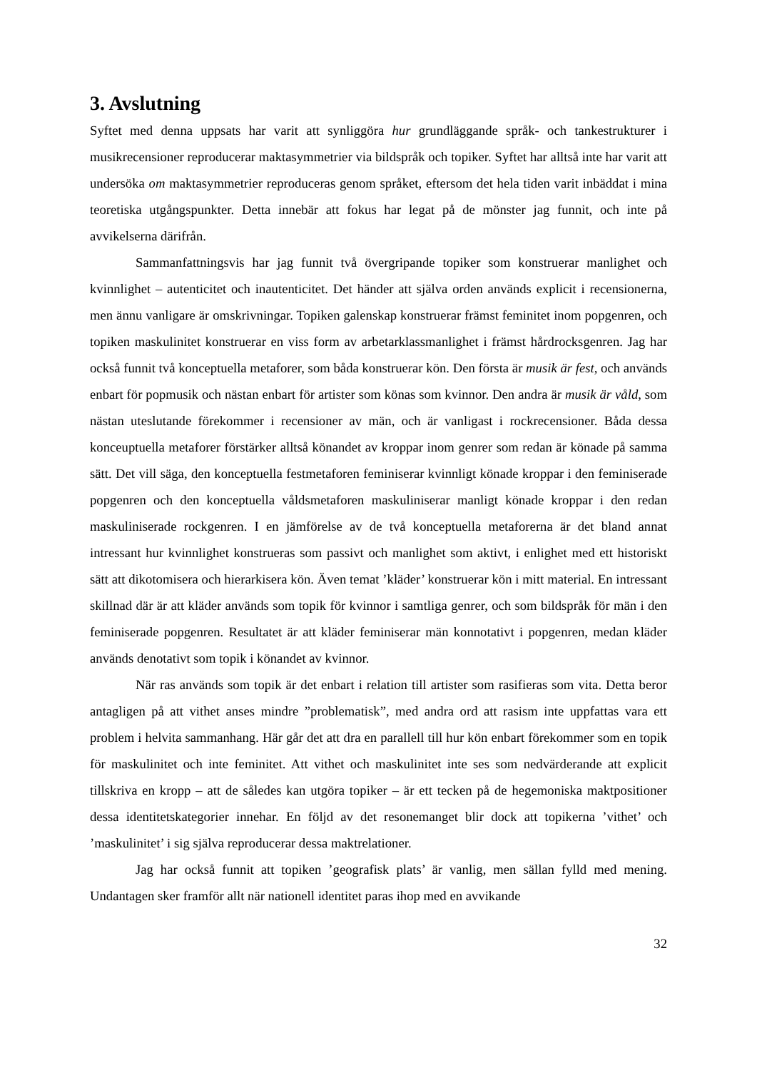3. Avslutning
Syftet med denna uppsats har varit att synliggöra hur grundläggande språk- och tankestrukturer i musikrecensioner reproducerar maktasymmetrier via bildspråk och topiker. Syftet har alltså inte har varit att undersöka om maktasymmetrier reproduceras genom språket, eftersom det hela tiden varit inbäddat i mina teoretiska utgångspunkter. Detta innebär att fokus har legat på de mönster jag funnit, och inte på avvikelserna därifrån.
Sammanfattningsvis har jag funnit två övergripande topiker som konstruerar manlighet och kvinnlighet – autenticitet och inautenticitet. Det händer att själva orden används explicit i recensionerna, men ännu vanligare är omskrivningar. Topiken galenskap konstruerar främst feminitet inom popgenren, och topiken maskulinitet konstruerar en viss form av arbetarklassmanlighet i främst hårdrocksgenren. Jag har också funnit två konceptuella metaforer, som båda konstruerar kön. Den första är musik är fest, och används enbart för popmusik och nästan enbart för artister som könas som kvinnor. Den andra är musik är våld, som nästan uteslutande förekommer i recensioner av män, och är vanligast i rockrecensioner. Båda dessa konceuptuella metaforer förstärker alltså könandet av kroppar inom genrer som redan är könade på samma sätt. Det vill säga, den konceptuella festmetaforen feminiserar kvinnligt könade kroppar i den feminiserade popgenren och den konceptuella våldsmetaforen maskuliniserar manligt könade kroppar i den redan maskuliniserade rockgenren. I en jämförelse av de två konceptuella metaforerna är det bland annat intressant hur kvinnlighet konstrueras som passivt och manlighet som aktivt, i enlighet med ett historiskt sätt att dikotomisera och hierarkisera kön. Även temat ’kläder’ konstruerar kön i mitt material. En intressant skillnad där är att kläder används som topik för kvinnor i samtliga genrer, och som bildspråk för män i den feminiserade popgenren. Resultatet är att kläder feminiserar män konnotativt i popgenren, medan kläder används denotativt som topik i könandet av kvinnor.
När ras används som topik är det enbart i relation till artister som rasifieras som vita. Detta beror antagligen på att vithet anses mindre ”problematisk”, med andra ord att rasism inte uppfattas vara ett problem i helvita sammanhang. Här går det att dra en parallell till hur kön enbart förekommer som en topik för maskulinitet och inte feminitet. Att vithet och maskulinitet inte ses som nedvärderande att explicit tillskriva en kropp – att de således kan utgöra topiker – är ett tecken på de hegemoniska maktpositioner dessa identitetskategorier innehar. En följd av det resonemanget blir dock att topikerna ’vithet’ och ’maskulinitet’ i sig själva reproducerar dessa maktrelationer.
Jag har också funnit att topiken ’geografisk plats’ är vanlig, men sällan fylld med mening. Undantagen sker framför allt när nationell identitet paras ihop med en avvikande
32